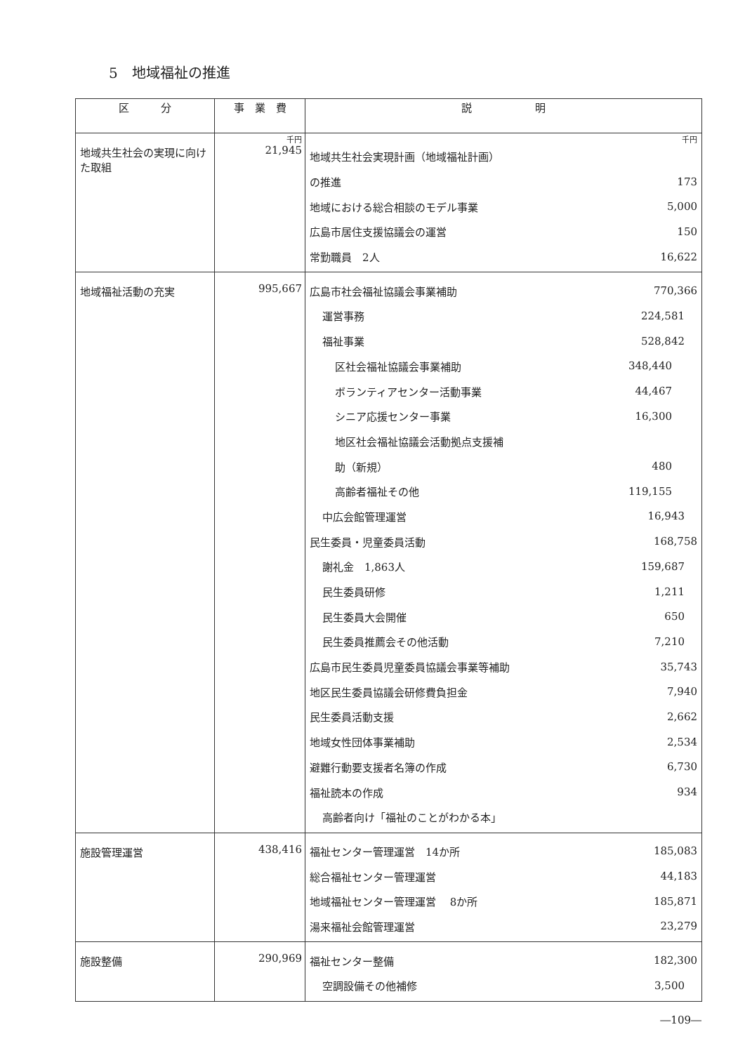5　地域福祉の推進
| 区 分 | 事 業 費 | 説 明 |
| --- | --- | --- |
| 地域共生社会の実現に向けた取組 | 千円 21,945 | 千円 地域共生社会実現計画（地域福祉計画） の推進 173 地域における総合相談のモデル事業 5,000 広島市居住支援協議会の運営 150 常勤職員 2人 16,622 |
| 地域福祉活動の充実 | 995,667 | 広島市社会福祉協議会事業補助 770,366 運営事務 224,581 福祉事業 528,842 区社会福祉協議会事業補助 348,440 ボランティアセンター活動事業 44,467 シニア応援センター事業 16,300 地区社会福祉協議会活動拠点支援補 助（新規） 480 高齢者福祉その他 119,155 中広会館管理運営 16,943 民生委員・児童委員活動 168,758 謝礼金 1,863人 159,687 民生委員研修 1,211 民生委員大会開催 650 民生委員推薦会その他活動 7,210 広島市民生委員児童委員協議会事業等補助 35,743 地区民生委員協議会研修費負担金 7,940 民生委員活動支援 2,662 地域女性団体事業補助 2,534 避難行動要支援者名簿の作成 6,730 福祉読本の作成 934 高齢者向け「福祉のことがわかる本」 |
| 施設管理運営 | 438,416 | 福祉センター管理運営 14か所 185,083 総合福祉センター管理運営 44,183 地域福祉センター管理運営 8か所 185,871 湯来福祉会館管理運営 23,279 |
| 施設整備 | 290,969 | 福祉センター整備 182,300 空調設備その他補修 3,500 |
―109―